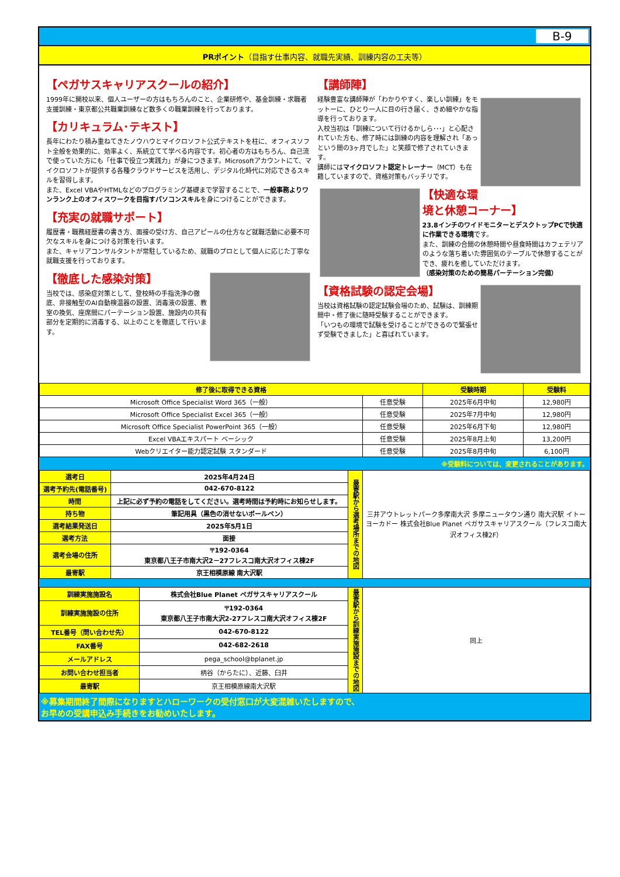B-9
PRポイント（目指す仕事内容、就職先実績、訓練内容の工夫等）
【ペガサスキャリアスクールの紹介】
1999年に開校以来、個人ユーザーの方はもちろんのこと、企業研修や、基金訓練・求職者支援訓練・東京都公共職業訓練など数多くの職業訓練を行っております。
【カリキュラム･テキスト】
長年にわたり積み重ねてきたノウハウとマイクロソフト公式テキストを柱に、オフィスソフト全般を効果的に、効率よく、系統立てて学べる内容です。初心者の方はもちろん、自己流で使っていた方にも「仕事で役立つ実践力」が身につきます。Microsoftアカウントにて、マイクロソフトが提供する各種クラウドサービスを活用し、デジタル化時代に対応できるスキルを習得します。
また、Excel VBAやHTMLなどのプログラミング基礎まで学習することで、一般事務よりワンランク上のオフィスワークを目指すパソコンスキルを身につけることができます。
【充実の就職サポート】
履歴書・職務経歴書の書き方、面接の受け方、自己アピールの仕方など就職活動に必要不可欠なスキルを身につける対策を行います。
また、キャリアコンサルタントが常駐しているため、就職のプロとして個人に応じた丁寧な就職支援を行っております。
【徹底した感染対策】
当校では、感染症対策として、登校時の手指洗浄の徹底、非接触型のAI自動検温器の設置、消毒液の設置、教室の換気、座席間にパーテーション設置、施設内の共有部分を定期的に消毒する、以上のことを徹底して行います。
【講師陣】
経験豊富な講師陣が「わかりやすく、楽しい訓練」をモットーに、ひとり一人に目の行き届く、きめ細やかな指導を行っております。
入校当初は「訓練について行けるかしら･･･」と心配されていた方も、修了時には訓練の内容を理解され「あっという間の3ヶ月でした」と笑顔で修了されていきます。
講師にはマイクロソフト認定トレーナー（MCT）も在籍していますので、資格対策もバッチリです。
【快適な環境と休憩コーナー】
23.8インチのワイドモニターとデスクトップPCで快適に作業できる環境です。
また、訓練の合間の休憩時間や昼食時間はカフェテリアのような落ち着いた雰囲気のテーブルで休憩することができ、疲れを癒していただけます。
（感染対策のための簡易パーテーション完備）
【資格試験の認定会場】
当校は資格試験の認定試験会場のため、試験は、訓練期間中・修了後に随時受験することができます。
「いつもの環境で試験を受けることができるので緊張せず受験できました」と喜ばれています。
| 修了後に取得できる資格 | | 受験時期 | 受験料 |
| --- | --- | --- | --- |
| Microsoft Office Specialist Word 365（一般） | 任意受験 | 2025年6月中旬 | 12,980円 |
| Microsoft Office Specialist Excel 365（一般） | 任意受験 | 2025年7月中旬 | 12,980円 |
| Microsoft Office Specialist PowerPoint 365（一般） | 任意受験 | 2025年6月下旬 | 12,980円 |
| Excel VBAエキスパート ベーシック | 任意受験 | 2025年8月上旬 | 13,200円 |
| Webクリエイター能力認定試験 スタンダード | 任意受験 | 2025年8月中旬 | 6,100円 |
※受験料については、変更されることがあります。
| 選考日 | 2025年4月24日 | 最寄駅から選考場所までの地図 | 三井アウトレットパーク多摩南大沢 多摩ニュータウン通り 南大沢駅 イトーヨーカドー 株式会社Blue Planet ペガサスキャリアスクール（フレスコ南大沢オフィス棟2F） |
| 選考予約先(電話番号) | 042-670-8122 | | |
| 時間 | 上記に必ず予約の電話をしてください。選考時間は予約時にお知らせします。 | | |
| 持ち物 | 筆記用具（黒色の消せないボールペン） | | |
| 選考結果発送日 | 2025年5月1日 | | |
| 選考方法 | 面接 | | |
| 選考会場の住所 | 〒192-0364 東京都八王子市南大沢2－27フレスコ南大沢オフィス棟2F | | |
| 最寄駅 | 京王相模原線 南大沢駅 | | |
| 訓練実施施設名 | 株式会社Blue Planet ペガサスキャリアスクール | 最寄駅から訓練実施施設までの地図 | 同上 |
| 訓練実施施設の住所 | 〒192-0364 東京都八王子市南大沢2-27フレスコ南大沢オフィス棟2F | | |
| TEL番号（問い合わせ先） | 042-670-8122 | | |
| FAX番号 | 042-682-2618 | | |
| メールアドレス | pega_school@bplanet.jp | | |
| お問い合わせ担当者 | 柄谷（からたに）、近藤、臼井 | | |
| 最寄駅 | 京王相模原線南大沢駅 | | |
※募集期間終了間際になりますとハローワークの受付窓口が大変混雑いたしますので、
お早めの受講申込み手続きをお勧めいたします。